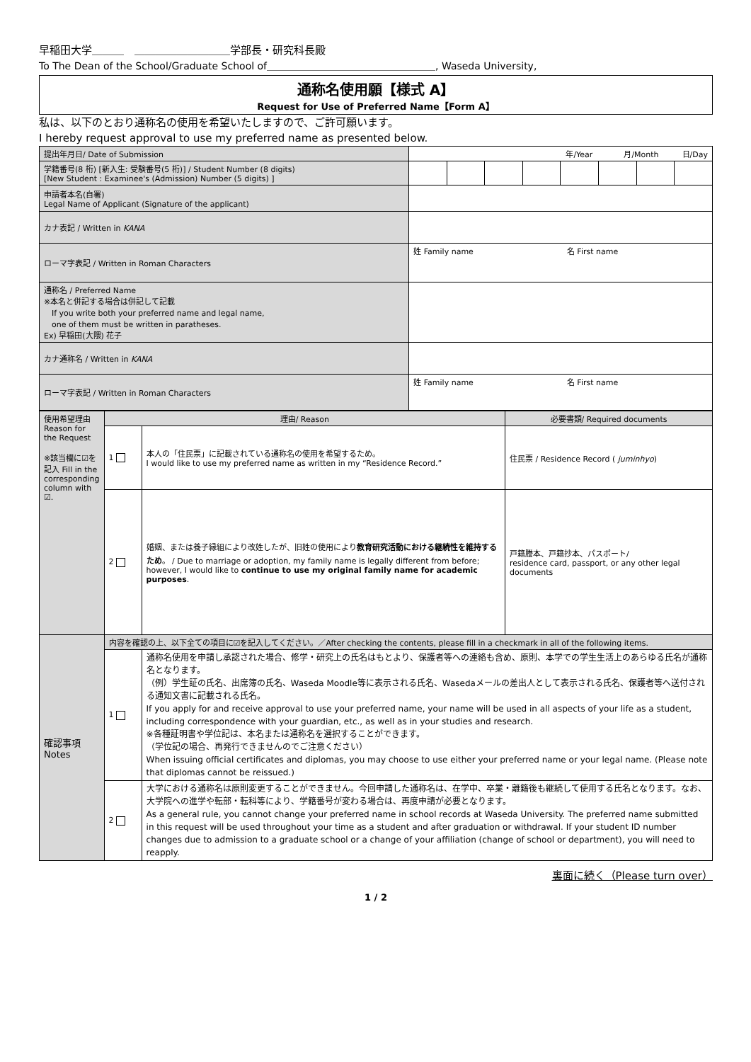早稲田大学＿＿＿　＿＿＿＿＿＿＿＿＿学部長・研究科長殿
To The Dean of the School/Graduate School of＿＿＿＿＿＿＿＿＿＿＿＿＿＿＿＿＿, Waseda University,
通称名使用願【様式 A】
Request for Use of Preferred Name【Form A】
私は、以下のとおり通称名の使用を希望いたしますので、ご許可願います。
I hereby request approval to use my preferred name as presented below.
| 提出年月日/ Date of Submission | | 年/Year 月/Month 日/Day | | | | | | | |
| 学籍番号(8 桁) [新入生: 受験番号(5 桁)] / Student Number (8 digits) [New Student : Examinee's (Admission) Number (5 digits) ] | | | | | | | | | |
| 申請者本名(自署) Legal Name of Applicant (Signature of the applicant) | | | | | | | | | |
| カナ表記 / Written in KANA | | | | | | | | | |
| ローマ字表記 / Written in Roman Characters | 姓 Family name 名 First name | | | | | | | | |
| 通称名 / Preferred Name ※本名と併記する場合は併記して記載 If you write both your preferred name and legal name, one of them must be written in paratheses. Ex) 早稲田(大隈) 花子 | | | | | | | | | |
| カナ通称名 / Written in KANA | | | | | | | | | |
| ローマ字表記 / Written in Roman Characters | 姓 Family name 名 First name | | | | | | | | |
| 使用希望理由 Reason for the Request ※該当欄に☑を記入 Fill in the corresponding column with ☑. | 理由/ Reason | | 必要書類/ Required documents |
| | 1 | 本人の「住民票」に記載されている通称名の使用を希望するため。 I would like to use my preferred name as written in my “Residence Record.” | 住民票 / Residence Record ( juminhyo ) |
| | 2 | 婚姻、または養子縁組により改姓したが、旧姓の使用により 教育研究活動における継続性を維持するため 。 / Due to marriage or adoption, my family name is legally different from before; however, I would like to continue to use my original family name for academic purposes . | 戸籍謄本、戸籍抄本、パスポート/ residence card, passport, or any other legal documents |
| 確認事項 Notes | 内容を確認の上、以下全ての項目に☑を記入してください。／After checking the contents, please fill in a checkmark in all of the following items. | | |
| | 1 | 通称名使用を申請し承認された場合、修学・研究上の氏名はもとより、保護者等への連絡も含め、原則、本学での学生生活上のあらゆる氏名が通称名となります。 （例）学生証の氏名、出席簿の氏名、Waseda Moodle等に表示される氏名、Wasedaメールの差出人として表示される氏名、保護者等へ送付される通知文書に記載される氏名。 If you apply for and receive approval to use your preferred name, your name will be used in all aspects of your life as a student, including correspondence with your guardian, etc., as well as in your studies and research. ※各種証明書や学位記は、本名または通称名を選択することができます。 （学位記の場合、再発行できませんのでご注意ください） When issuing official certificates and diplomas, you may choose to use either your preferred name or your legal name. (Please note that diplomas cannot be reissued.) | |
| | 2 | 大学における通称名は原則変更することができません。今回申請した通称名は、在学中、卒業・離籍後も継続して使用する氏名となります。なお、大学院への進学や転部・転科等により、学籍番号が変わる場合は、再度申請が必要となります。 As a general rule, you cannot change your preferred name in school records at Waseda University. The preferred name submitted in this request will be used throughout your time as a student and after graduation or withdrawal. If your student ID number changes due to admission to a graduate school or a change of your affiliation (change of school or department), you will need to reapply. | |
裏面に続く（Please turn over）
1 / 2